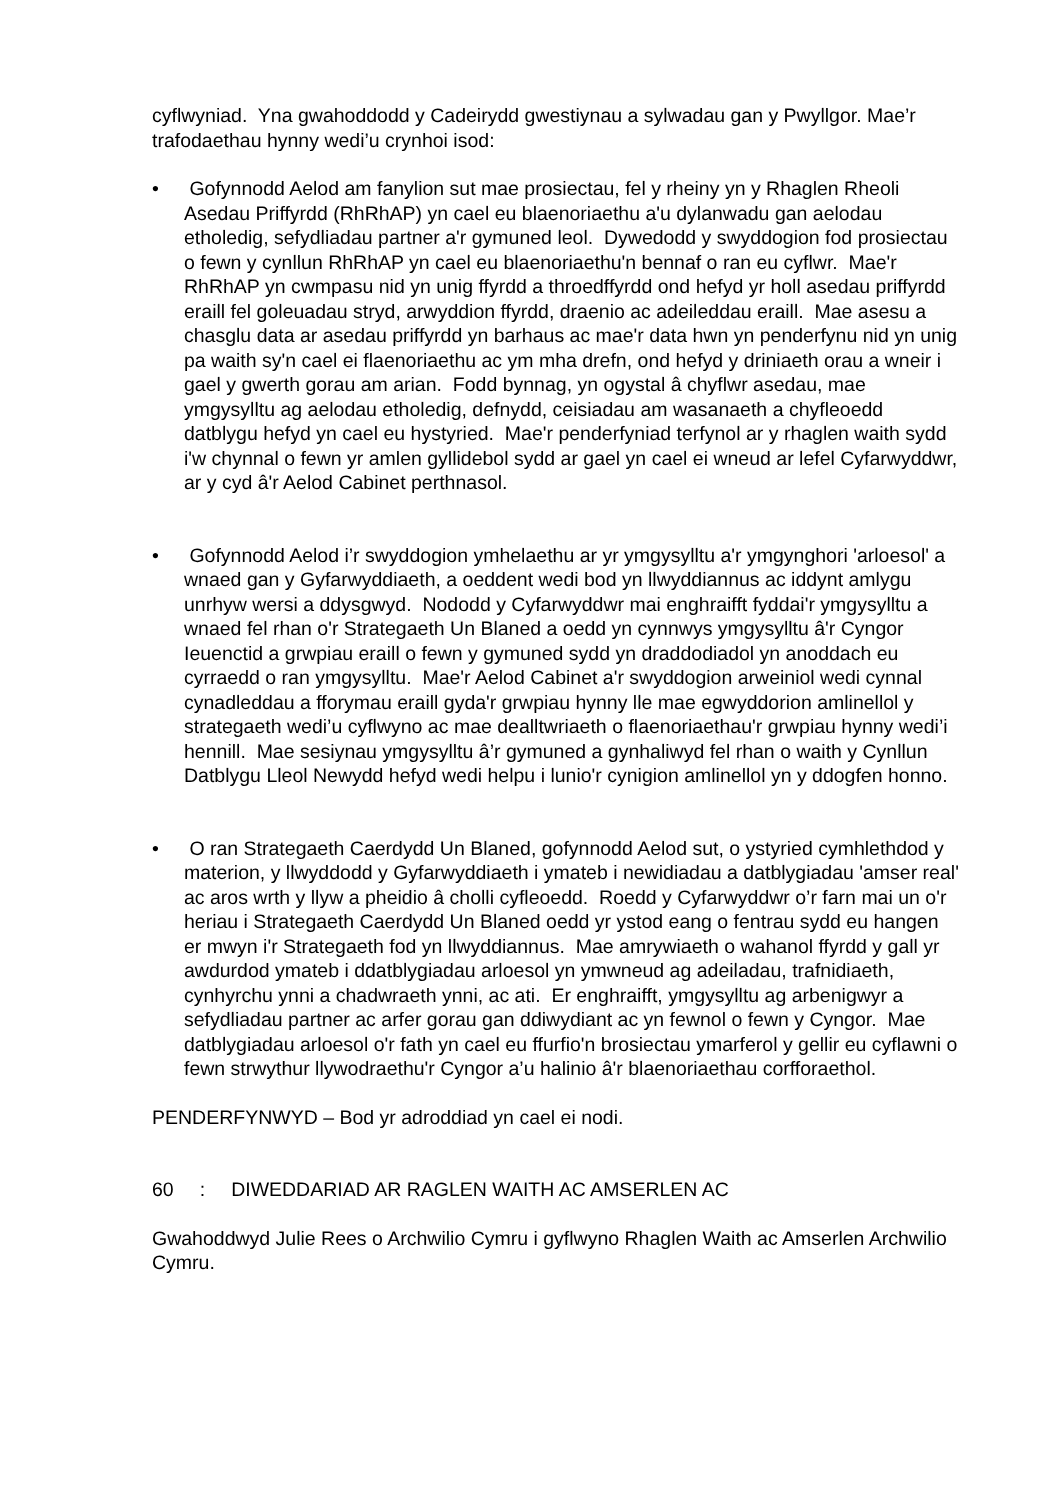cyflwyniad. Yna gwahoddodd y Cadeirydd gwestiynau a sylwadau gan y Pwyllgor. Mae’r trafodaethau hynny wedi’u crynhoi isod:
• Gofynnodd Aelod am fanylion sut mae prosiectau, fel y rheiny yn y Rhaglen Rheoli Asedau Priffyrdd (RhRhAP) yn cael eu blaenoriaethu a'u dylanwadu gan aelodau etholedig, sefydliadau partner a'r gymuned leol. Dywedodd y swyddogion fod prosiectau o fewn y cynllun RhRhAP yn cael eu blaenoriaethu'n bennaf o ran eu cyflwr. Mae'r RhRhAP yn cwmpasu nid yn unig ffyrdd a throedffyrdd ond hefyd yr holl asedau priffyrdd eraill fel goleuadau stryd, arwyddion ffyrdd, draenio ac adeileddau eraill. Mae asesu a chasglu data ar asedau priffyrdd yn barhaus ac mae'r data hwn yn penderfynu nid yn unig pa waith sy'n cael ei flaenoriaethu ac ym mha drefn, ond hefyd y driniaeth orau a wneir i gael y gwerth gorau am arian. Fodd bynnag, yn ogystal â chyflwr asedau, mae ymgysylltu ag aelodau etholedig, defnydd, ceisiadau am wasanaeth a chyfleoedd datblygu hefyd yn cael eu hystyried. Mae'r penderfyniad terfynol ar y rhaglen waith sydd i'w chynnal o fewn yr amlen gyllidebol sydd ar gael yn cael ei wneud ar lefel Cyfarwyddwr, ar y cyd â'r Aelod Cabinet perthnasol.
• Gofynnodd Aelod i’r swyddogion ymhelaethu ar yr ymgysylltu a'r ymgynghori 'arloesol' a wnaed gan y Gyfarwyddiaeth, a oeddent wedi bod yn llwyddiannus ac iddynt amlygu unrhyw wersi a ddysgwyd. Nododd y Cyfarwyddwr mai enghraifft fyddai'r ymgysylltu a wnaed fel rhan o'r Strategaeth Un Blaned a oedd yn cynnwys ymgysylltu â'r Cyngor Ieuenctid a grwpiau eraill o fewn y gymuned sydd yn draddodiadol yn anoddach eu cyrraedd o ran ymgysylltu. Mae'r Aelod Cabinet a'r swyddogion arweiniol wedi cynnal cynadleddau a fforymau eraill gyda'r grwpiau hynny lle mae egwyddorion amlinellol y strategaeth wedi’u cyflwyno ac mae dealltwriaeth o flaenoriaethau'r grwpiau hynny wedi’i hennill. Mae sesiynau ymgysylltu â’r gymuned a gynhaliwyd fel rhan o waith y Cynllun Datblygu Lleol Newydd hefyd wedi helpu i lunio'r cynigion amlinellol yn y ddogfen honno.
• O ran Strategaeth Caerdydd Un Blaned, gofynnodd Aelod sut, o ystyried cymhlethdod y materion, y llwyddodd y Gyfarwyddiaeth i ymateb i newidiadau a datblygiadau 'amser real' ac aros wrth y llyw a pheidio â cholli cyfleoedd. Roedd y Cyfarwyddwr o’r farn mai un o'r heriau i Strategaeth Caerdydd Un Blaned oedd yr ystod eang o fentrau sydd eu hangen er mwyn i'r Strategaeth fod yn llwyddiannus. Mae amrywiaeth o wahanol ffyrdd y gall yr awdurdod ymateb i ddatblygiadau arloesol yn ymwneud ag adeiladau, trafnidiaeth, cynhyrchu ynni a chadwraeth ynni, ac ati. Er enghraifft, ymgysylltu ag arbenigwyr a sefydliadau partner ac arfer gorau gan ddiwydiant ac yn fewnol o fewn y Cyngor. Mae datblygiadau arloesol o'r fath yn cael eu ffurfio'n brosiectau ymarferol y gellir eu cyflawni o fewn strwythur llywodraethu'r Cyngor a’u halinio â'r blaenoriaethau corfforaethol.
PENDERFYNWYD – Bod yr adroddiad yn cael ei nodi.
60: DIWEDDARIAD AR RAGLEN WAITH AC AMSERLEN AC
Gwahoddwyd Julie Rees o Archwilio Cymru i gyflwyno Rhaglen Waith ac Amserlen Archwilio Cymru.